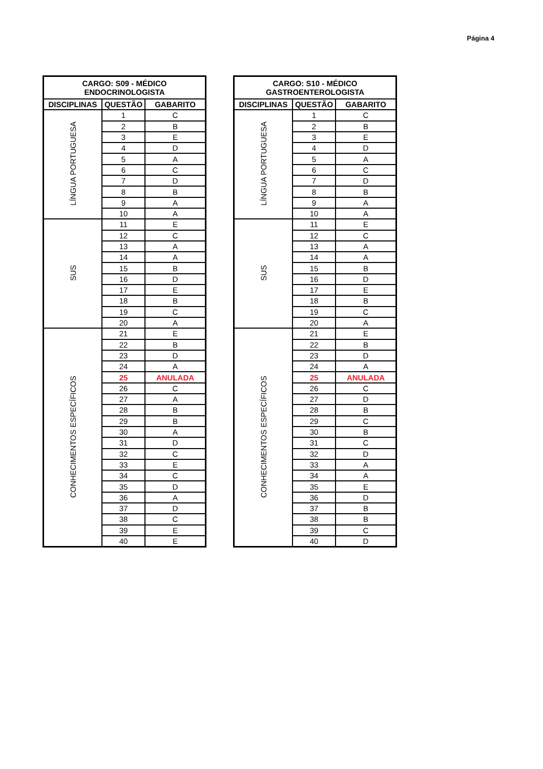Página 4
| CARGO: S09 - MÉDICO ENDOCRINOLOGISTA | | |
| --- | --- | --- |
| DISCIPLINAS | QUESTÃO | GABARITO |
| LÍNGUA PORTUGUESA | 1 | C |
| | 2 | B |
| | 3 | E |
| | 4 | D |
| | 5 | A |
| | 6 | C |
| | 7 | D |
| | 8 | B |
| | 9 | A |
| | 10 | A |
| SUS | 11 | E |
| | 12 | C |
| | 13 | A |
| | 14 | A |
| | 15 | B |
| | 16 | D |
| | 17 | E |
| | 18 | B |
| | 19 | C |
| | 20 | A |
| CONHECIMENTOS ESPECÍFICOS | 21 | E |
| | 22 | B |
| | 23 | D |
| | 24 | A |
| | 25 | ANULADA |
| | 26 | C |
| | 27 | A |
| | 28 | B |
| | 29 | B |
| | 30 | A |
| | 31 | D |
| | 32 | C |
| | 33 | E |
| | 34 | C |
| | 35 | D |
| | 36 | A |
| | 37 | D |
| | 38 | C |
| | 39 | E |
| | 40 | E |
| CARGO: S10 - MÉDICO GASTROENTEROLOGISTA | | |
| --- | --- | --- |
| DISCIPLINAS | QUESTÃO | GABARITO |
| LÍNGUA PORTUGUESA | 1 | C |
| | 2 | B |
| | 3 | E |
| | 4 | D |
| | 5 | A |
| | 6 | C |
| | 7 | D |
| | 8 | B |
| | 9 | A |
| | 10 | A |
| SUS | 11 | E |
| | 12 | C |
| | 13 | A |
| | 14 | A |
| | 15 | B |
| | 16 | D |
| | 17 | E |
| | 18 | B |
| | 19 | C |
| | 20 | A |
| CONHECIMENTOS ESPECÍFICOS | 21 | E |
| | 22 | B |
| | 23 | D |
| | 24 | A |
| | 25 | ANULADA |
| | 26 | C |
| | 27 | D |
| | 28 | B |
| | 29 | C |
| | 30 | B |
| | 31 | C |
| | 32 | D |
| | 33 | A |
| | 34 | A |
| | 35 | E |
| | 36 | D |
| | 37 | B |
| | 38 | B |
| | 39 | C |
| | 40 | D |